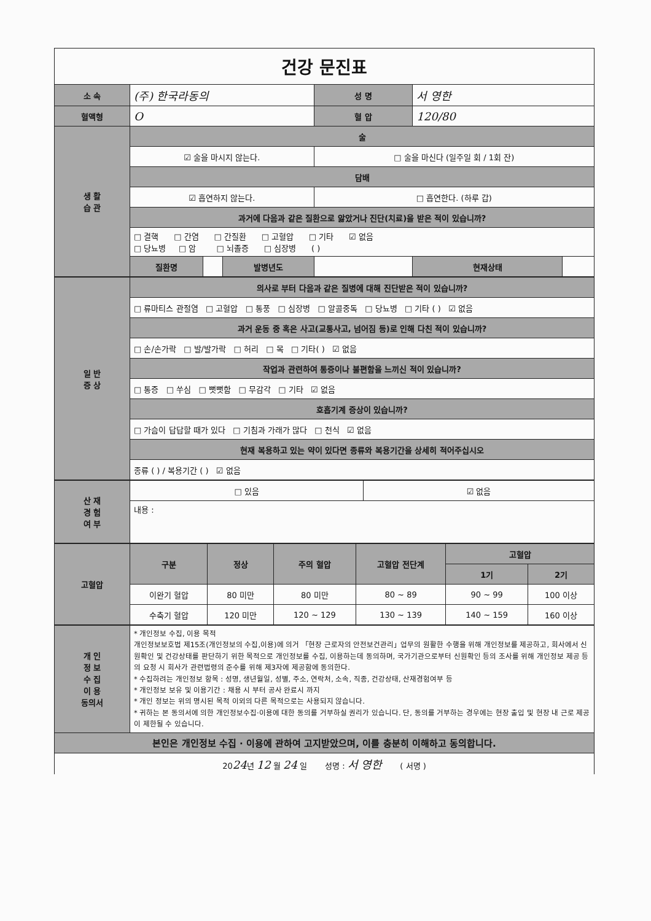| 건강 문진표 | | | | | | |
| 소 속 | (주) 한국라동의 | | | 성 명 | 서 영한 | |
| 혈액형 | O | | | 혈 압 | 120/80 | |
| 생 활 습 관 | 술 | | | | | |
| | ☑ 술을 마시지 않는다. | | | □ 술을 마신다 (일주일 회 / 1회 잔) | | |
| | 담배 | | | | | |
| | ☑ 흡연하지 않는다. | | | □ 흡연한다. (하루 갑) | | |
| | 과거에 다음과 같은 질환으로 앓았거나 진단(치료)을 받은 적이 있습니까? | | | | | |
| | □ 결핵 □ 간염 □ 간질환 □ 고혈압 □ 기타 ☑ 없음 □ 당뇨병 □ 암 □ 뇌졸증 □ 심장병 ( ) | | | | | |
| | 질환명 | | 발병년도 | | 현재상태 | |
| 일 반 증 상 | 의사로 부터 다음과 같은 질병에 대해 진단받은 적이 있습니까? |
| | □ 류마티스 관절염 □ 고혈압 □ 통풍 □ 심장병 □ 알콜중독 □ 당뇨병 □ 기타 ( ) ☑ 없음 |
| | 과거 운동 중 혹은 사고(교통사고, 넘어짐 등)로 인해 다친 적이 있습니까? |
| | □ 손/손가락 □ 발/발가락 □ 허리 □ 목 □ 기타( ) ☑ 없음 |
| | 작업과 관련하여 통증이나 불편함을 느끼신 적이 있습니까? |
| | □ 통증 □ 쑤심 □ 뻣뻣함 □ 무감각 □ 기타 ☑ 없음 |
| | 호흡기계 증상이 있습니까? |
| | □ 가슴이 답답할 때가 있다 □ 기침과 가래가 많다 □ 천식 ☑ 없음 |
| | 현재 복용하고 있는 약이 있다면 종류와 복용기간을 상세히 적어주십시오 |
| | 종류 ( ) / 복용기간 ( ) ☑ 없음 |
| 산 재 경 험 여 부 | □ 있음 | ☑ 없음 |
| | 내용 : | |
| 고혈압 | 구분 | 정상 | 주의 혈압 | 고혈압 전단계 | 고혈압 | |
| | | | | | 1기 | 2기 |
| | 이완기 혈압 | 80 미만 | 80 미만 | 80 ~ 89 | 90 ~ 99 | 100 이상 |
| | 수축기 혈압 | 120 미만 | 120 ~ 129 | 130 ~ 139 | 140 ~ 159 | 160 이상 |
| 개 인 정 보 수 집 이 용 동의서 | * 개인정보 수집, 이용 목적 개인정보보호법 제15조(개인정보의 수집,이용)에 의거 「현장 근로자의 안전보건관리」업무의 원활한 수행을 위해 개인정보를 제공하고, 회사에서 신원확인 및 건강상태를 판단하기 위한 목적으로 개인정보를 수집, 이용하는데 동의하며, 국가기관으로부터 신원확인 등의 조사를 위해 개인정보 제공 등의 요청 시 회사가 관련법령의 준수를 위해 제3자에 제공함에 동의한다. * 수집하려는 개인정보 항목 : 성명, 생년월일, 성별, 주소, 연락처, 소속, 직종, 건강상태, 산재경험여부 등 * 개인정보 보유 및 이용기간 : 채용 시 부터 공사 완료시 까지 * 개인 정보는 위의 명시된 목적 이외의 다른 목적으로는 사용되지 않습니다. * 귀하는 본 동의서에 의한 개인정보수집·이용에 대한 동의를 거부하실 권리가 있습니다. 단, 동의를 거부하는 경우에는 현장 출입 및 현장 내 근로 제공이 제한될 수 있습니다. |
| 본인은 개인정보 수집 · 이용에 관하여 고지받았으며, 이를 충분히 이해하고 동의합니다. | |
| 20 24 년 12 월 24 일 성명 : 서 영한 ( 서명 ) | |